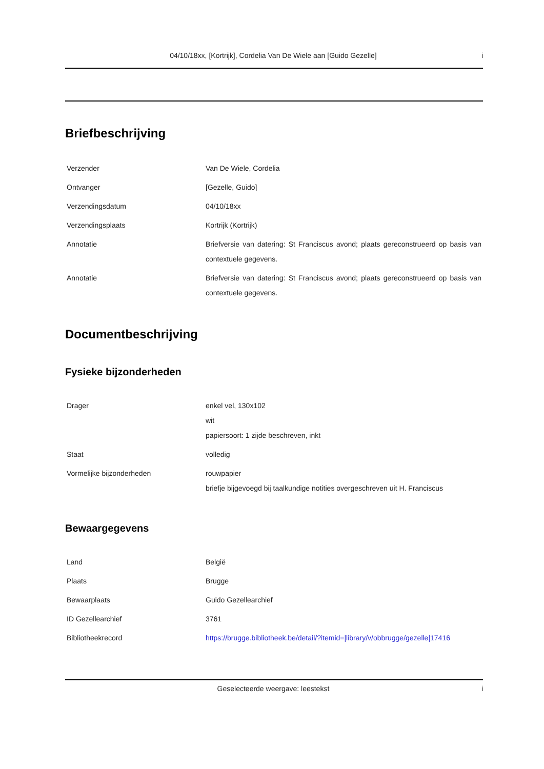04/10/18xx, [Kortrijk], Cordelia Van De Wiele aan [Guido Gezelle] i
Briefbeschrijving
| Verzender | Van De Wiele, Cordelia |
| Ontvanger | [Gezelle, Guido] |
| Verzendingsdatum | 04/10/18xx |
| Verzendingsplaats | Kortrijk (Kortrijk) |
| Annotatie | Briefversie van datering: St Franciscus avond; plaats gereconstrueerd op basis van contextuele gegevens. |
| Annotatie | Briefversie van datering: St Franciscus avond; plaats gereconstrueerd op basis van contextuele gegevens. |
Documentbeschrijving
Fysieke bijzonderheden
| Drager | enkel vel, 130x102 wit papiersoort: 1 zijde beschreven, inkt |
| Staat | volledig |
| Vormelijke bijzonderheden | rouwpapier briefje bijgevoegd bij taalkundige notities overgeschreven uit H. Franciscus |
Bewaargegevens
| Land | België |
| Plaats | Brugge |
| Bewaarplaats | Guido Gezellearchief |
| ID Gezellearchief | 3761 |
| Bibliotheekrecord | https://brugge.bibliotheek.be/detail/?itemid=/library/v/obbrugge/gezelle/17416 |
Geselecteerde weergave: leestekst i